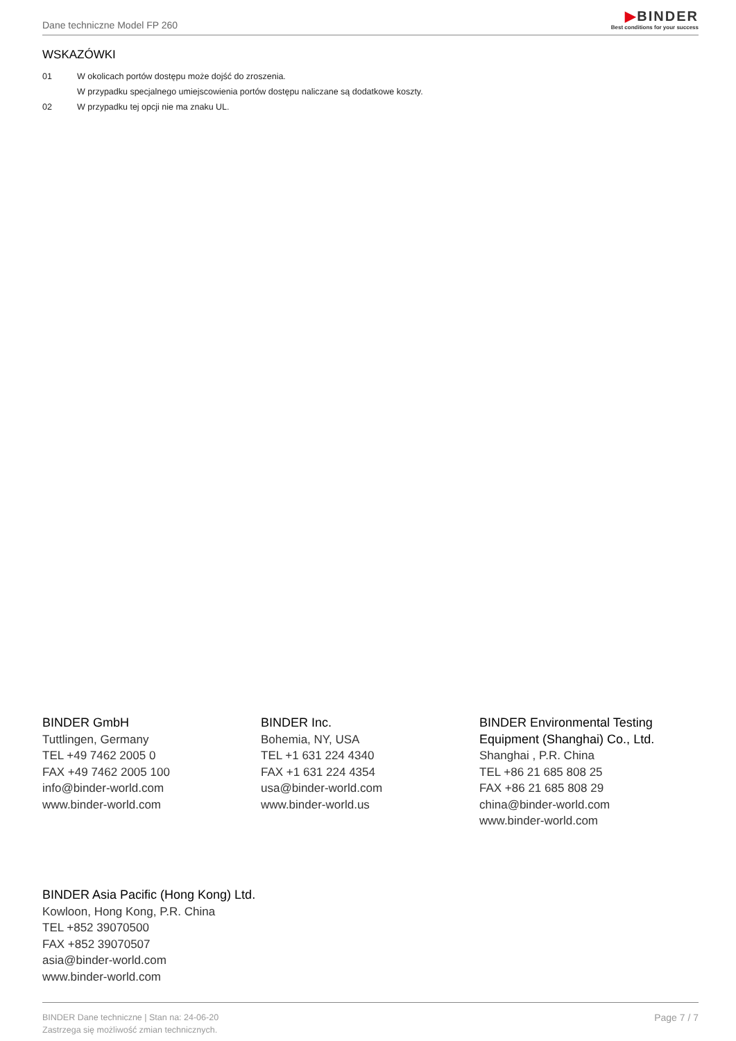Dane techniczne Model FP 260
▶BINDER
Best conditions for your success
WSKAZÓWKI
01 W okolicach portów dostępu może dojść do zroszenia.
W przypadku specjalnego umiejscowienia portów dostępu naliczane są dodatkowe koszty.
02 W przypadku tej opcji nie ma znaku UL.
BINDER GmbH
Tuttlingen, Germany
TEL +49 7462 2005 0
FAX +49 7462 2005 100
info@binder-world.com
www.binder-world.com
BINDER Inc.
Bohemia, NY, USA
TEL +1 631 224 4340
FAX +1 631 224 4354
usa@binder-world.com
www.binder-world.us
BINDER Environmental Testing Equipment (Shanghai) Co., Ltd.
Shanghai , P.R. China
TEL +86 21 685 808 25
FAX +86 21 685 808 29
china@binder-world.com
www.binder-world.com
BINDER Asia Pacific (Hong Kong) Ltd.
Kowloon, Hong Kong, P.R. China
TEL +852 39070500
FAX +852 39070507
asia@binder-world.com
www.binder-world.com
BINDER Dane techniczne | Stan na: 24-06-20
Zastrzega się możliwość zmian technicznych.
Page 7 / 7